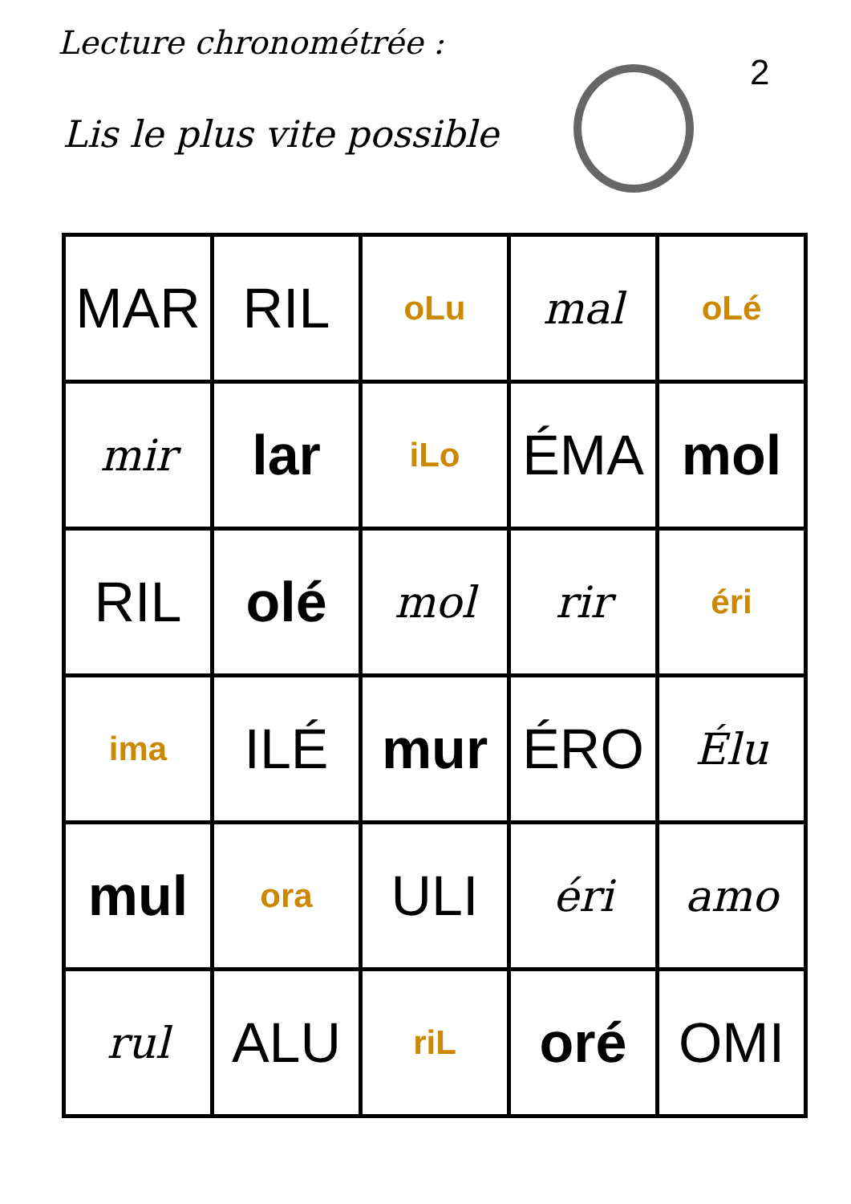Lecture chronométrée :
Lis le plus vite possible
2
| MAR | RIL | oLu | mal | oLé |
| mir | lar | iLo | ÉMA | mol |
| RIL | olé | mol | rir | éri |
| ima | ILÉ | mur | ÉRO | Élu |
| mul | ora | ULI | éri | amo |
| rul | ALU | riL | oré | OMI |